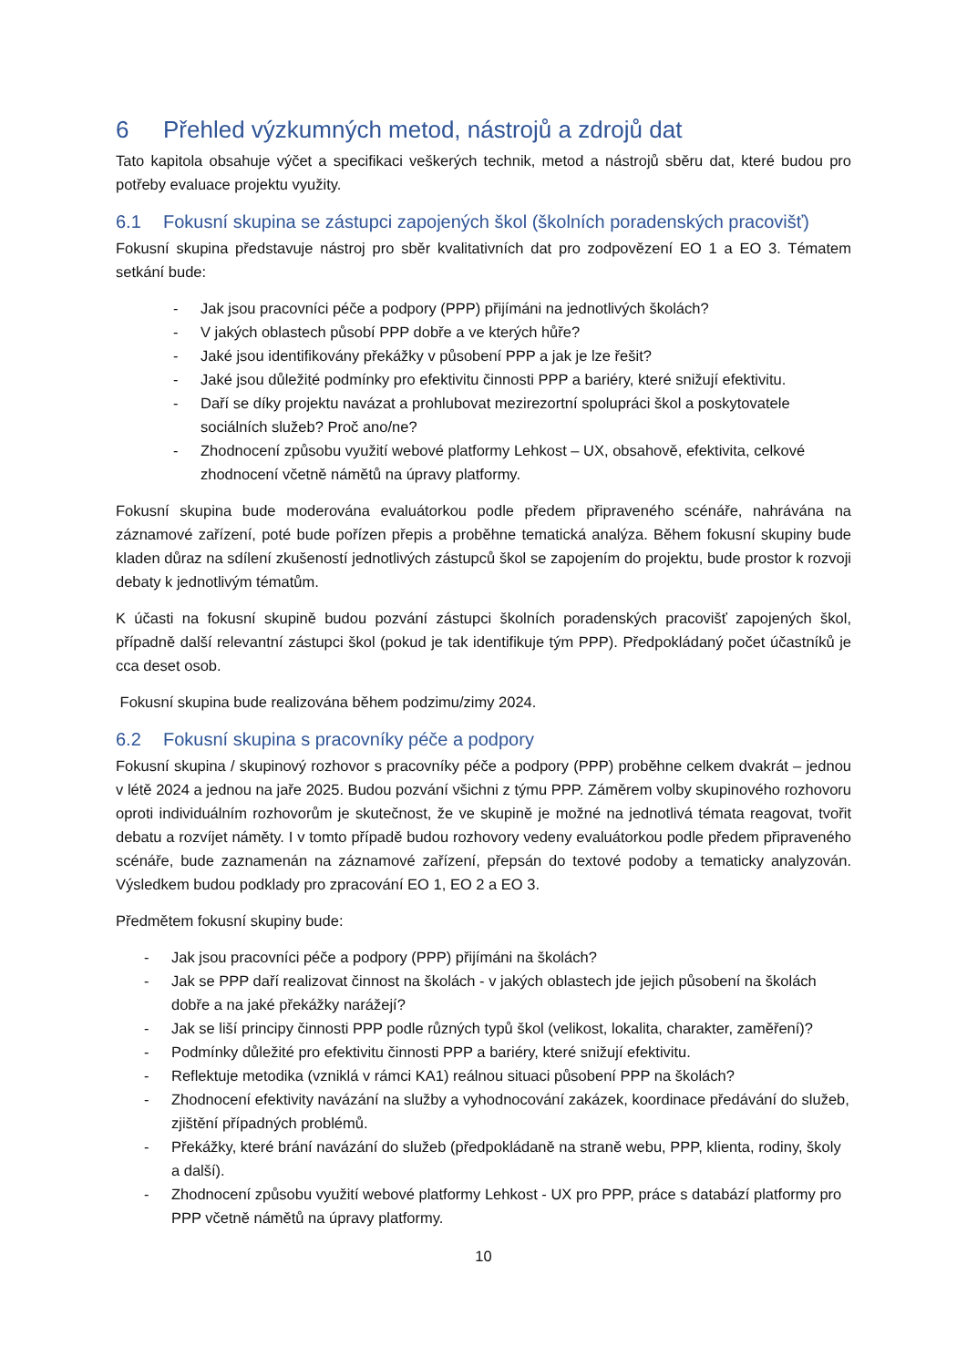6 Přehled výzkumných metod, nástrojů a zdrojů dat
Tato kapitola obsahuje výčet a specifikaci veškerých technik, metod a nástrojů sběru dat, které budou pro potřeby evaluace projektu využity.
6.1 Fokusní skupina se zástupci zapojených škol (školních poradenských pracovišť)
Fokusní skupina představuje nástroj pro sběr kvalitativních dat pro zodpovězení EO 1 a EO 3. Tématem setkání bude:
- Jak jsou pracovníci péče a podpory (PPP) přijímáni na jednotlivých školách?
- V jakých oblastech působí PPP dobře a ve kterých hůře?
- Jaké jsou identifikovány překážky v působení PPP a jak je lze řešit?
- Jaké jsou důležité podmínky pro efektivitu činnosti PPP a bariéry, které snižují efektivitu.
- Daří se díky projektu navázat a prohlubovat mezirezortní spolupráci škol a poskytovatele sociálních služeb? Proč ano/ne?
- Zhodnocení způsobu využití webové platformy Lehkost – UX, obsahově, efektivita, celkové zhodnocení včetně námětů na úpravy platformy.
Fokusní skupina bude moderována evaluátorkou podle předem připraveného scénáře, nahrávána na záznamové zařízení, poté bude pořízen přepis a proběhne tematická analýza. Během fokusní skupiny bude kladen důraz na sdílení zkušeností jednotlivých zástupců škol se zapojením do projektu, bude prostor k rozvoji debaty k jednotlivým tématům.
K účasti na fokusní skupině budou pozvání zástupci školních poradenských pracovišť zapojených škol, případně další relevantní zástupci škol (pokud je tak identifikuje tým PPP). Předpokládaný počet účastníků je cca deset osob.
Fokusní skupina bude realizována během podzimu/zimy 2024.
6.2 Fokusní skupina s pracovníky péče a podpory
Fokusní skupina / skupinový rozhovor s pracovníky péče a podpory (PPP) proběhne celkem dvakrát – jednou v létě 2024 a jednou na jaře 2025. Budou pozvání všichni z týmu PPP. Záměrem volby skupinového rozhovoru oproti individuálním rozhovorům je skutečnost, že ve skupině je možné na jednotlivá témata reagovat, tvořit debatu a rozvíjet náměty. I v tomto případě budou rozhovory vedeny evaluátorkou podle předem připraveného scénáře, bude zaznamenán na záznamové zařízení, přepsán do textové podoby a tematicky analyzován. Výsledkem budou podklady pro zpracování EO 1, EO 2 a EO 3.
Předmětem fokusní skupiny bude:
- Jak jsou pracovníci péče a podpory (PPP) přijímáni na školách?
- Jak se PPP daří realizovat činnost na školách - v jakých oblastech jde jejich působení na školách dobře a na jaké překážky narážejí?
- Jak se liší principy činnosti PPP podle různých typů škol (velikost, lokalita, charakter, zaměření)?
- Podmínky důležité pro efektivitu činnosti PPP a bariéry, které snižují efektivitu.
- Reflektuje metodika (vzniklá v rámci KA1) reálnou situaci působení PPP na školách?
- Zhodnocení efektivity navázání na služby a vyhodnocování zakázek, koordinace předávání do služeb, zjištění případných problémů.
- Překážky, které brání navázání do služeb (předpokládaně na straně webu, PPP, klienta, rodiny, školy a další).
- Zhodnocení způsobu využití webové platformy Lehkost - UX pro PPP, práce s databází platformy pro PPP včetně námětů na úpravy platformy.
10